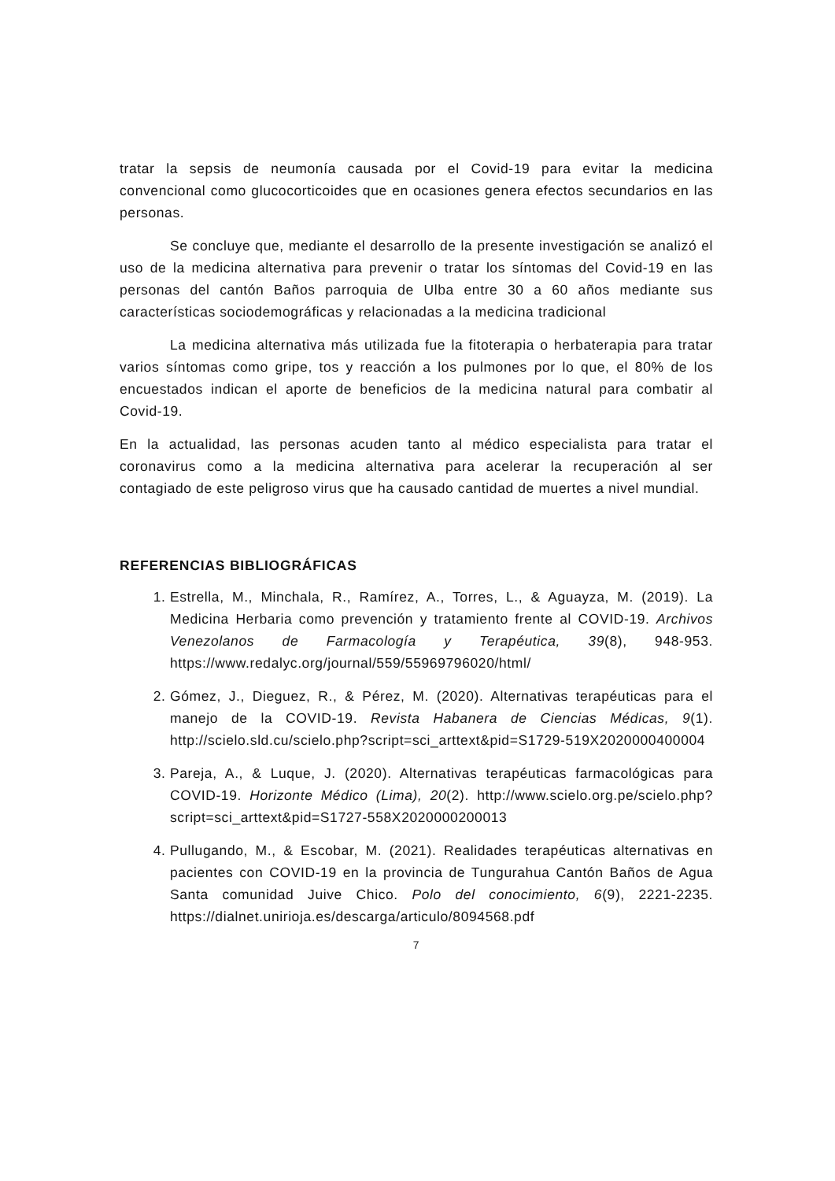tratar la sepsis de neumonía causada por el Covid-19 para evitar la medicina convencional como glucocorticoides que en ocasiones genera efectos secundarios en las personas.
Se concluye que, mediante el desarrollo de la presente investigación se analizó el uso de la medicina alternativa para prevenir o tratar los síntomas del Covid-19 en las personas del cantón Baños parroquia de Ulba entre 30 a 60 años mediante sus características sociodemográficas y relacionadas a la medicina tradicional
La medicina alternativa más utilizada fue la fitoterapia o herbaterapia para tratar varios síntomas como gripe, tos y reacción a los pulmones por lo que, el 80% de los encuestados indican el aporte de beneficios de la medicina natural para combatir al Covid-19.
En la actualidad, las personas acuden tanto al médico especialista para tratar el coronavirus como a la medicina alternativa para acelerar la recuperación al ser contagiado de este peligroso virus que ha causado cantidad de muertes a nivel mundial.
REFERENCIAS BIBLIOGRÁFICAS
1. Estrella, M., Minchala, R., Ramírez, A., Torres, L., & Aguayza, M. (2019). La Medicina Herbaria como prevención y tratamiento frente al COVID-19. Archivos Venezolanos de Farmacología y Terapéutica, 39(8), 948-953. https://www.redalyc.org/journal/559/55969796020/html/
2. Gómez, J., Dieguez, R., & Pérez, M. (2020). Alternativas terapéuticas para el manejo de la COVID-19. Revista Habanera de Ciencias Médicas, 9(1). http://scielo.sld.cu/scielo.php?script=sci_arttext&pid=S1729-519X2020000400004
3. Pareja, A., & Luque, J. (2020). Alternativas terapéuticas farmacológicas para COVID-19. Horizonte Médico (Lima), 20(2). http://www.scielo.org.pe/scielo.php?script=sci_arttext&pid=S1727-558X2020000200013
4. Pullugando, M., & Escobar, M. (2021). Realidades terapéuticas alternativas en pacientes con COVID-19 en la provincia de Tungurahua Cantón Baños de Agua Santa comunidad Juive Chico. Polo del conocimiento, 6(9), 2221-2235. https://dialnet.unirioja.es/descarga/articulo/8094568.pdf
7